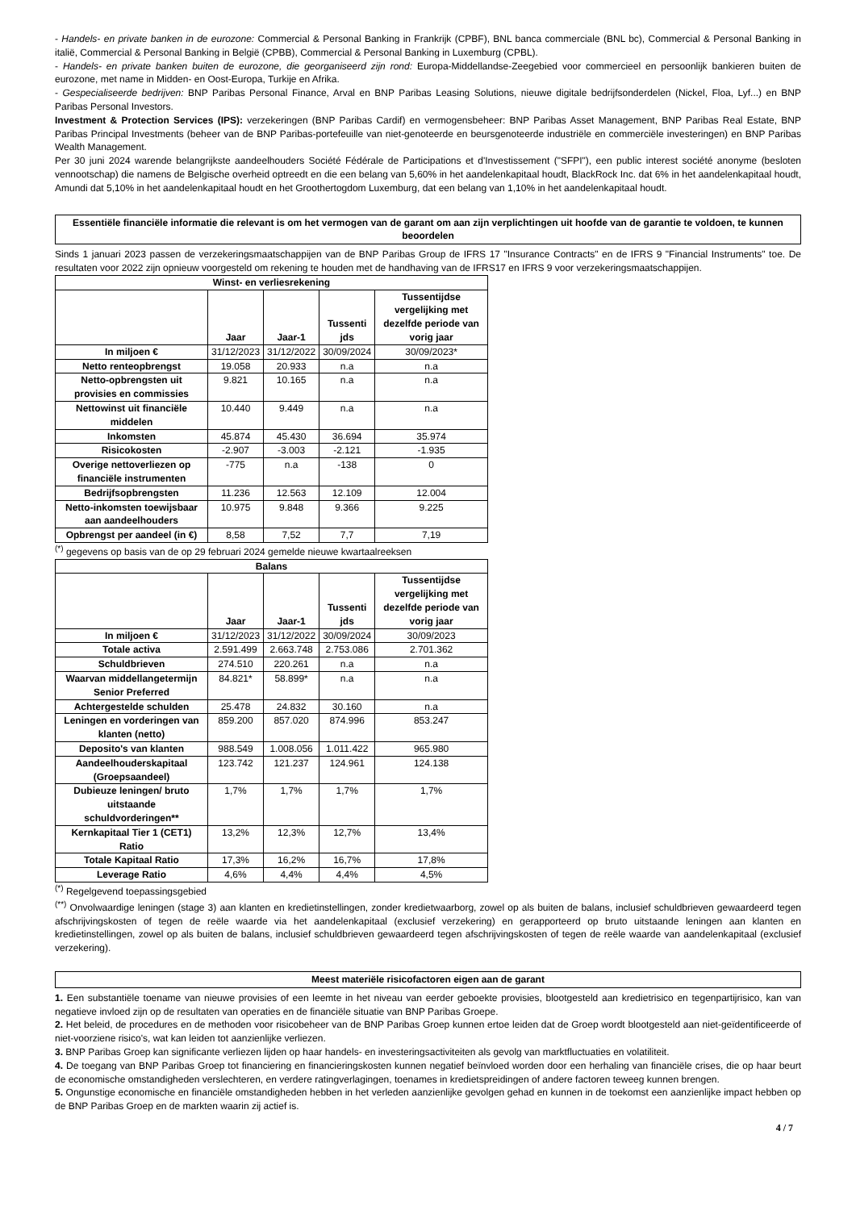- Handels- en private banken in de eurozone: Commercial & Personal Banking in Frankrijk (CPBF), BNL banca commerciale (BNL bc), Commercial & Personal Banking in italië, Commercial & Personal Banking in België (CPBB), Commercial & Personal Banking in Luxemburg (CPBL).
- Handels- en private banken buiten de eurozone, die georganiseerd zijn rond: Europa-Middellandse-Zeegebied voor commercieel en persoonlijk bankieren buiten de eurozone, met name in Midden- en Oost-Europa, Turkije en Afrika.
- Gespecialiseerde bedrijven: BNP Paribas Personal Finance, Arval en BNP Paribas Leasing Solutions, nieuwe digitale bedrijfsonderdelen (Nickel, Floa, Lyf...) en BNP Paribas Personal Investors.
Investment & Protection Services (IPS): verzekeringen (BNP Paribas Cardif) en vermogensbeheer: BNP Paribas Asset Management, BNP Paribas Real Estate, BNP Paribas Principal Investments (beheer van de BNP Paribas-portefeuille van niet-genoteerde en beursgenoteerde industriële en commerciële investeringen) en BNP Paribas Wealth Management.
Per 30 juni 2024 warende belangrijkste aandeelhouders Société Fédérale de Participations et d'Investissement ("SFPI"), een public interest société anonyme (besloten vennootschap) die namens de Belgische overheid optreedt en die een belang van 5,60% in het aandelenkapitaal houdt, BlackRock Inc. dat 6% in het aandelenkapitaal houdt, Amundi dat 5,10% in het aandelenkapitaal houdt en het Groothertogdom Luxemburg, dat een belang van 1,10% in het aandelenkapitaal houdt.
Essentiële financiële informatie die relevant is om het vermogen van de garant om aan zijn verplichtingen uit hoofde van de garantie te voldoen, te kunnen beoordelen
Sinds 1 januari 2023 passen de verzekeringsmaatschappijen van de BNP Paribas Group de IFRS 17 "Insurance Contracts" en de IFRS 9 "Financial Instruments" toe. De resultaten voor 2022 zijn opnieuw voorgesteld om rekening te houden met de handhaving van de IFRS17 en IFRS 9 voor verzekeringsmaatschappijen.
| Winst- en verliesrekening | | | | |
| --- | --- | --- | --- | --- |
| | Jaar | Jaar-1 | Tussenti jds | Tussentijdse vergelijking met dezelfde periode van vorig jaar |
| In miljoen € | 31/12/2023 | 31/12/2022 | 30/09/2024 | 30/09/2023* |
| Netto renteopbrengst | 19.058 | 20.933 | n.a | n.a |
| Netto-opbrengsten uit provisies en commissies | 9.821 | 10.165 | n.a | n.a |
| Nettowinst uit financiële middelen | 10.440 | 9.449 | n.a | n.a |
| Inkomsten | 45.874 | 45.430 | 36.694 | 35.974 |
| Risicokosten | -2.907 | -3.003 | -2.121 | -1.935 |
| Overige nettoverliezen op financiële instrumenten | -775 | n.a | -138 | 0 |
| Bedrijfsopbrengsten | 11.236 | 12.563 | 12.109 | 12.004 |
| Netto-inkomsten toewijsbaar aan aandeelhouders | 10.975 | 9.848 | 9.366 | 9.225 |
| Opbrengst per aandeel (in €) | 8,58 | 7,52 | 7,7 | 7,19 |
<sup>(*)</sup> gegevens op basis van de op 29 februari 2024 gemelde nieuwe kwartaalreeksen
| Balans | | | | |
| --- | --- | --- | --- | --- |
| | Jaar | Jaar-1 | Tussenti jds | Tussentijdse vergelijking met dezelfde periode van vorig jaar |
| In miljoen € | 31/12/2023 | 31/12/2022 | 30/09/2024 | 30/09/2023 |
| Totale activa | 2.591.499 | 2.663.748 | 2.753.086 | 2.701.362 |
| Schuldbrieven | 274.510 | 220.261 | n.a | n.a |
| Waarvan middellangetermijn Senior Preferred | 84.821* | 58.899* | n.a | n.a |
| Achtergestelde schulden | 25.478 | 24.832 | 30.160 | n.a |
| Leningen en vorderingen van klanten (netto) | 859.200 | 857.020 | 874.996 | 853.247 |
| Deposito's van klanten | 988.549 | 1.008.056 | 1.011.422 | 965.980 |
| Aandeelhouderskapitaal (Groepsaandeel) | 123.742 | 121.237 | 124.961 | 124.138 |
| Dubieuze leningen/ bruto uitstaande schuldvorderingen** | 1,7% | 1,7% | 1,7% | 1,7% |
| Kernkapitaal Tier 1 (CET1) Ratio | 13,2% | 12,3% | 12,7% | 13,4% |
| Totale Kapitaal Ratio | 17,3% | 16,2% | 16,7% | 17,8% |
| Leverage Ratio | 4,6% | 4,4% | 4,4% | 4,5% |
<sup>(*)</sup> Regelgevend toepassingsgebied
<sup>(**)</sup> Onvolwaardige leningen (stage 3) aan klanten en kredietinstellingen, zonder kredietwaarborg, zowel op als buiten de balans, inclusief schuldbrieven gewaardeerd tegen afschrijvingskosten of tegen de reële waarde via het aandelenkapitaal (exclusief verzekering) en gerapporteerd op bruto uitstaande leningen aan klanten en kredietinstellingen, zowel op als buiten de balans, inclusief schuldbrieven gewaardeerd tegen afschrijvingskosten of tegen de reële waarde van aandelenkapitaal (exclusief verzekering).
Meest materiële risicofactoren eigen aan de garant
1. Een substantiële toename van nieuwe provisies of een leemte in het niveau van eerder geboekte provisies, blootgesteld aan kredietrisico en tegenpartijrisico, kan van negatieve invloed zijn op de resultaten van operaties en de financiële situatie van BNP Paribas Groepe.
2. Het beleid, de procedures en de methoden voor risicobeheer van de BNP Paribas Groep kunnen ertoe leiden dat de Groep wordt blootgesteld aan niet-geïdentificeerde of niet-voorziene risico's, wat kan leiden tot aanzienlijke verliezen.
3. BNP Paribas Groep kan significante verliezen lijden op haar handels- en investeringsactiviteiten als gevolg van marktfluctuaties en volatiliteit.
4. De toegang van BNP Paribas Groep tot financiering en financieringskosten kunnen negatief beïnvloed worden door een herhaling van financiële crises, die op haar beurt de economische omstandigheden verslechteren, en verdere ratingverlagingen, toenames in kredietspreidingen of andere factoren teweeg kunnen brengen.
5. Ongunstige economische en financiële omstandigheden hebben in het verleden aanzienlijke gevolgen gehad en kunnen in de toekomst een aanzienlijke impact hebben op de BNP Paribas Groep en de markten waarin zij actief is.
4 / 7